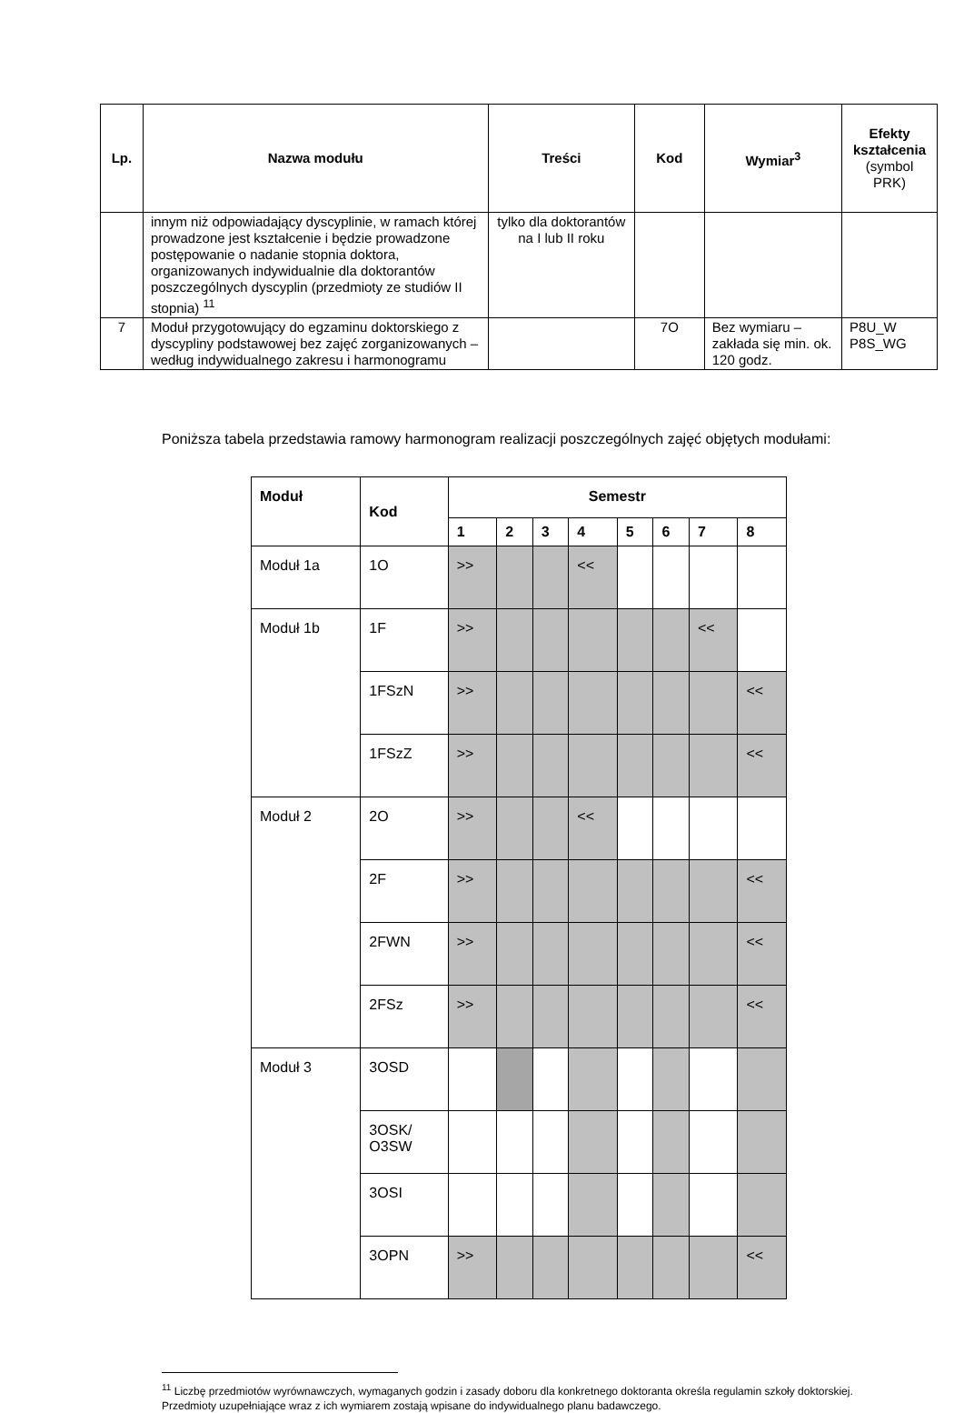| Lp. | Nazwa modułu | Treści | Kod | Wymiar<sup>3</sup> | Efekty kształcenia (symbol PRK) |
| --- | --- | --- | --- | --- | --- |
| | innym niż odpowiadający dyscyplinie, w ramach której prowadzone jest kształcenie i będzie prowadzone postępowanie o nadanie stopnia doktora, organizowanych indywidualnie dla doktorantów poszczególnych dyscyplin (przedmioty ze studiów II stopnia) <sup>11</sup> | tylko dla doktorantów na I lub II roku | | | |
| 7 | Moduł przygotowujący do egzaminu doktorskiego z dyscypliny podstawowej bez zajęć zorganizowanych – według indywidualnego zakresu i harmonogramu | | 7O | Bez wymiaru – zakłada się min. ok. 120 godz. | P8U_W P8S_WG |
Poniższa tabela przedstawia ramowy harmonogram realizacji poszczególnych zajęć objętych modułami:
| Moduł | Kod | Semestr | | | | | | | |
| --- | --- | --- | --- | --- | --- | --- | --- | --- | --- |
| | | 1 | 2 | 3 | 4 | 5 | 6 | 7 | 8 |
| Moduł 1a | 1O | >> | | | << | | | | |
| Moduł 1b | 1F | >> | | | | | | << | |
| | 1FSzN | >> | | | | | | | << |
| | 1FSzZ | >> | | | | | | | << |
| Moduł 2 | 2O | >> | | | << | | | | |
| | 2F | >> | | | | | | | << |
| | 2FWN | >> | | | | | | | << |
| | 2FSz | >> | | | | | | | << |
| Moduł 3 | 3OSD | | | | | | | | |
| | 3OSK/ O3SW | | | | | | | | |
| | 3OSI | | | | | | | | |
| | 3OPN | >> | | | | | | | << |
<sup>11</sup> Liczbę przedmiotów wyrównawczych, wymaganych godzin i zasady doboru dla konkretnego doktoranta określa regulamin szkoły doktorskiej. Przedmioty uzupełniające wraz z ich wymiarem zostają wpisane do indywidualnego planu badawczego.